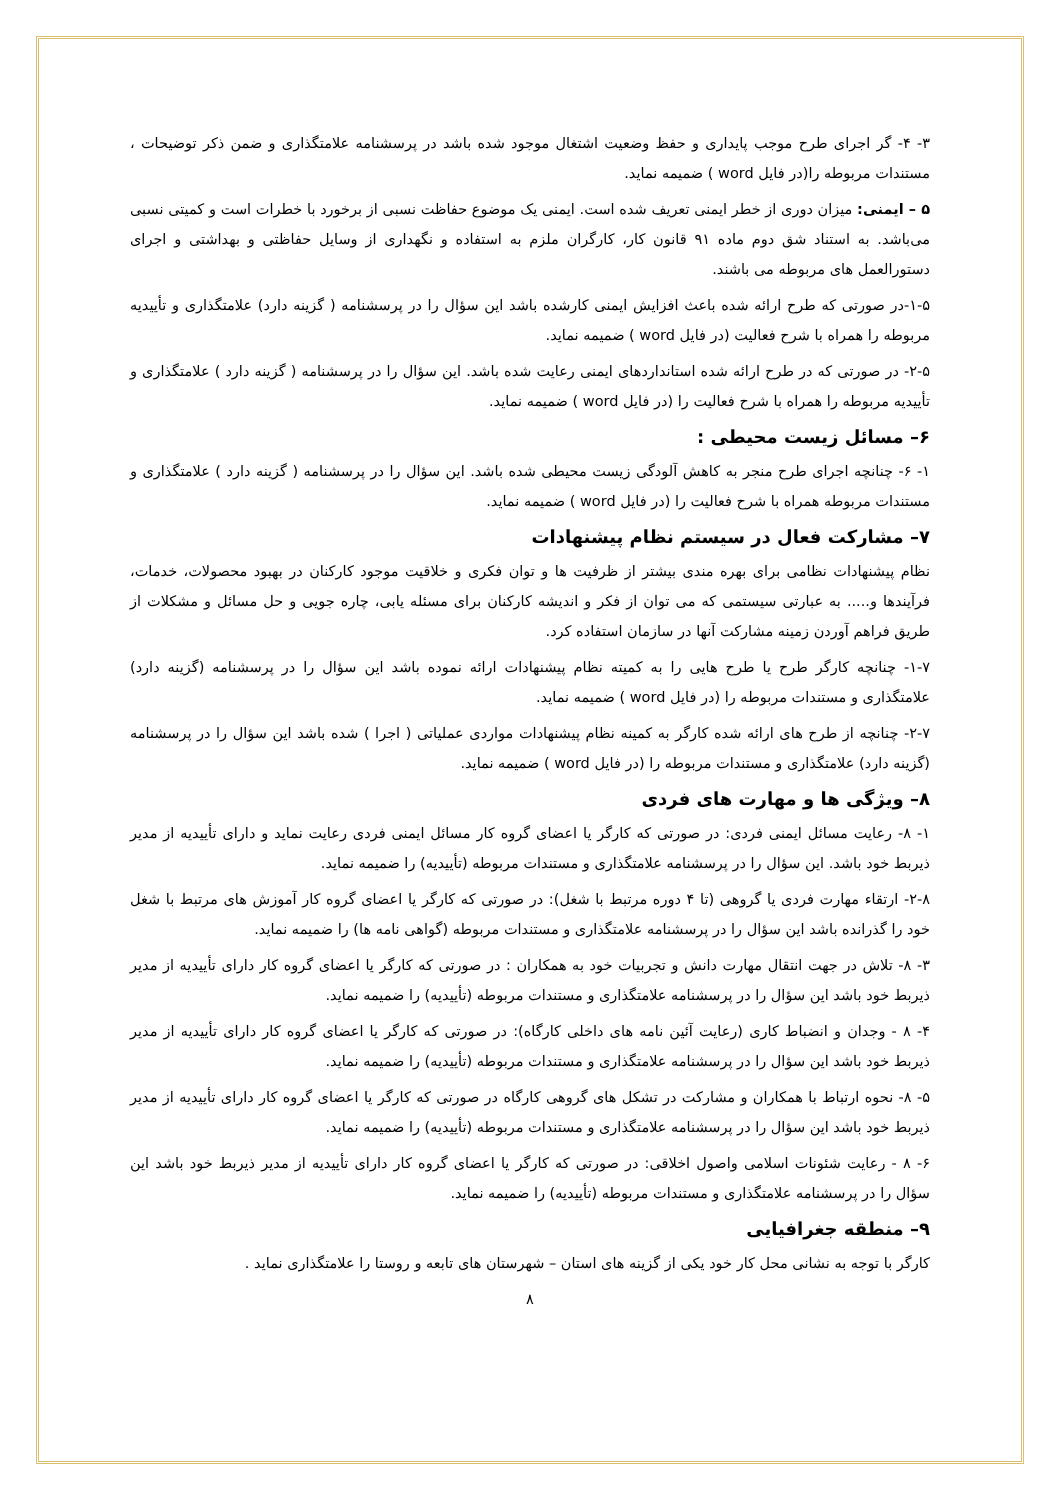۳- ۴- گر اجرای طرح موجب پایداری و حفظ وضعیت اشتغال موجود شده باشد در پرسشنامه علامتگذاری و ضمن ذکر توضیحات ، مستندات مربوطه را(در فایل word ) ضمیمه نماید.
۵ – ایمنی: میزان دوری از خطر ایمنی تعریف شده است. ایمنی یک موضوع حفاظت نسبی از برخورد با خطرات است و کمیتی نسبی می‌باشد. به استناد شق دوم ماده ۹۱ قانون کار، کارگران ملزم به استفاده و نگهداری از وسایل حفاظتی و بهداشتی و اجرای دستورالعمل های مربوطه می باشند.
۱-۵-در صورتی که طرح ارائه شده باعث افزایش ایمنی کارشده باشد این سؤال را در پرسشنامه ( گزینه دارد) علامتگذاری و تأییدیه مربوطه را همراه با شرح فعالیت (در فایل word ) ضمیمه نماید.
۲-۵- در صورتی که در طرح ارائه شده استانداردهای ایمنی رعایت شده باشد. این سؤال را در پرسشنامه ( گزینه دارد ) علامتگذاری و تأییدیه مربوطه را همراه با شرح فعالیت را (در فایل word ) ضمیمه نماید.
۶– مسائل زیست محیطی :
۱- ۶- چنانچه اجرای طرح منجر به کاهش آلودگی زیست محیطی شده باشد. این سؤال را در پرسشنامه ( گزینه دارد ) علامتگذاری و مستندات مربوطه همراه با شرح فعالیت را (در فایل word ) ضمیمه نماید.
۷– مشارکت فعال در سیستم نظام پیشنهادات
نظام پیشنهادات نظامی برای بهره مندی بیشتر از ظرفیت ها و توان فکری و خلاقیت موجود کارکنان در بهبود محصولات، خدمات، فرآیندها و..... به عبارتی سیستمی که می توان از فکر و اندیشه کارکنان برای مسئله یابی، چاره جویی و حل مسائل و مشکلات از طریق فراهم آوردن زمینه مشارکت آنها در سازمان استفاده کرد.
۱-۷- چنانچه کارگر طرح یا طرح هایی را به کمیته نظام پیشنهادات ارائه نموده باشد این سؤال را در پرسشنامه (گزینه دارد) علامتگذاری و مستندات مربوطه را (در فایل word ) ضمیمه نماید.
۲-۷- چنانچه از طرح های ارائه شده کارگر به کمینه نظام پیشنهادات مواردی عملیاتی ( اجرا ) شده باشد این سؤال را در پرسشنامه (گزینه دارد) علامتگذاری و مستندات مربوطه را (در فایل word ) ضمیمه نماید.
۸– ویژگی ها و مهارت های فردی
۱- ۸- رعایت مسائل ایمنی فردی: در صورتی که کارگر یا اعضای گروه کار مسائل ایمنی فردی رعایت نماید و دارای تأییدیه از مدیر ذیربط خود باشد. این سؤال را در پرسشنامه علامتگذاری و مستندات مربوطه (تأییدیه) را ضمیمه نماید.
۲-۸- ارتقاء مهارت فردی یا گروهی (تا ۴ دوره مرتبط با شغل): در صورتی که کارگر یا اعضای گروه کار آموزش های مرتبط با شغل خود را گذرانده باشد این سؤال را در پرسشنامه علامتگذاری و مستندات مربوطه (گواهی نامه ها) را ضمیمه نماید.
۳- ۸- تلاش در جهت انتقال مهارت دانش و تجربیات خود به همکاران : در صورتی که کارگر یا اعضای گروه کار دارای تأییدیه از مدیر ذیربط خود باشد این سؤال را در پرسشنامه علامتگذاری و مستندات مربوطه (تأییدیه) را ضمیمه نماید.
۴- ۸ - وجدان و انضباط کاری (رعایت آئین نامه های داخلی کارگاه): در صورتی که کارگر یا اعضای گروه کار دارای تأییدیه از مدیر ذیربط خود باشد این سؤال را در پرسشنامه علامتگذاری و مستندات مربوطه (تأییدیه) را ضمیمه نماید.
۵- ۸- نحوه ارتباط با همکاران و مشارکت در تشکل های گروهی کارگاه در صورتی که کارگر یا اعضای گروه کار دارای تأییدیه از مدیر ذیربط خود باشد این سؤال را در پرسشنامه علامتگذاری و مستندات مربوطه (تأییدیه) را ضمیمه نماید.
۶- ۸ - رعایت شئونات اسلامی واصول اخلاقی: در صورتی که کارگر یا اعضای گروه کار دارای تأییدیه از مدیر ذیربط خود باشد این سؤال را در پرسشنامه علامتگذاری و مستندات مربوطه (تأییدیه) را ضمیمه نماید.
۹– منطقه جغرافیایی
کارگر با توجه به نشانی محل کار خود یکی از گزینه های استان – شهرستان های تابعه و روستا را علامتگذاری نماید .
۸